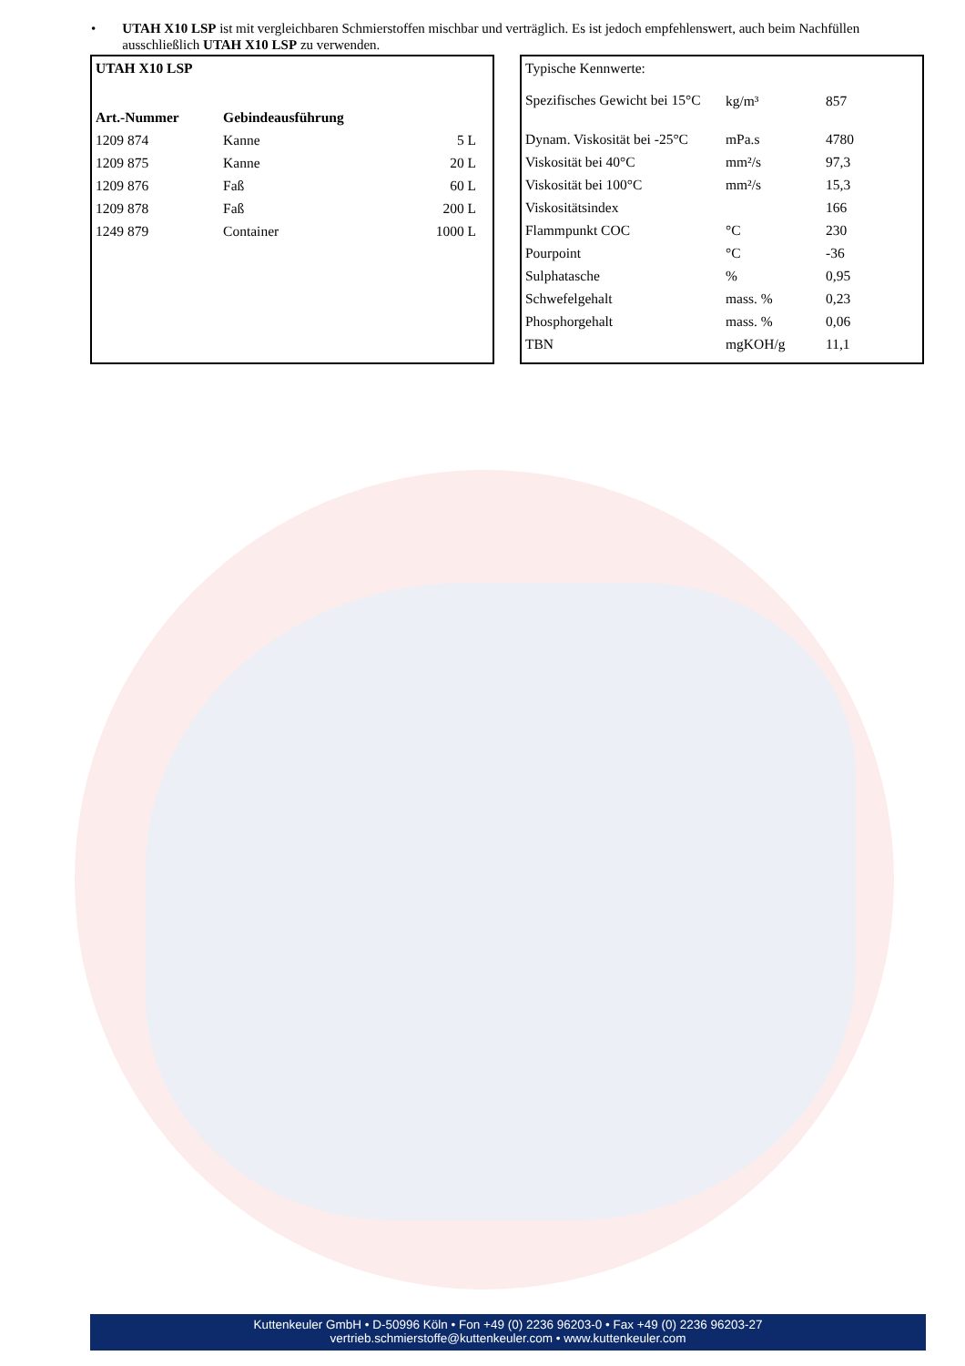• UTAH X10 LSP ist mit vergleichbaren Schmierstoffen mischbar und verträglich. Es ist jedoch empfehlenswert, auch beim Nachfüllen ausschließlich UTAH X10 LSP zu verwenden.
UTAH X10 LSP
| Art.-Nummer | Gebindeausführung | |
| --- | --- | --- |
| 1209 874 | Kanne | 5 L |
| 1209 875 | Kanne | 20 L |
| 1209 876 | Faß | 60 L |
| 1209 878 | Faß | 200 L |
| 1249 879 | Container | 1000 L |
Typische Kennwerte:
| Spezifisches Gewicht bei 15°C | kg/m³ | 857 |
| Dynam. Viskosität bei -25°C | mPa.s | 4780 |
| Viskosität bei 40°C | mm²/s | 97,3 |
| Viskosität bei 100°C | mm²/s | 15,3 |
| Viskositätsindex | | 166 |
| Flammpunkt COC | °C | 230 |
| Pourpoint | °C | -36 |
| Sulphatasche | % | 0,95 |
| Schwefelgehalt | mass. % | 0,23 |
| Phosphorgehalt | mass. % | 0,06 |
| TBN | mgKOH/g | 11,1 |
Kuttenkeuler GmbH • D-50996 Köln • Fon +49 (0) 2236 96203-0 • Fax +49 (0) 2236 96203-27
vertrieb.schmierstoffe@kuttenkeuler.com • www.kuttenkeuler.com